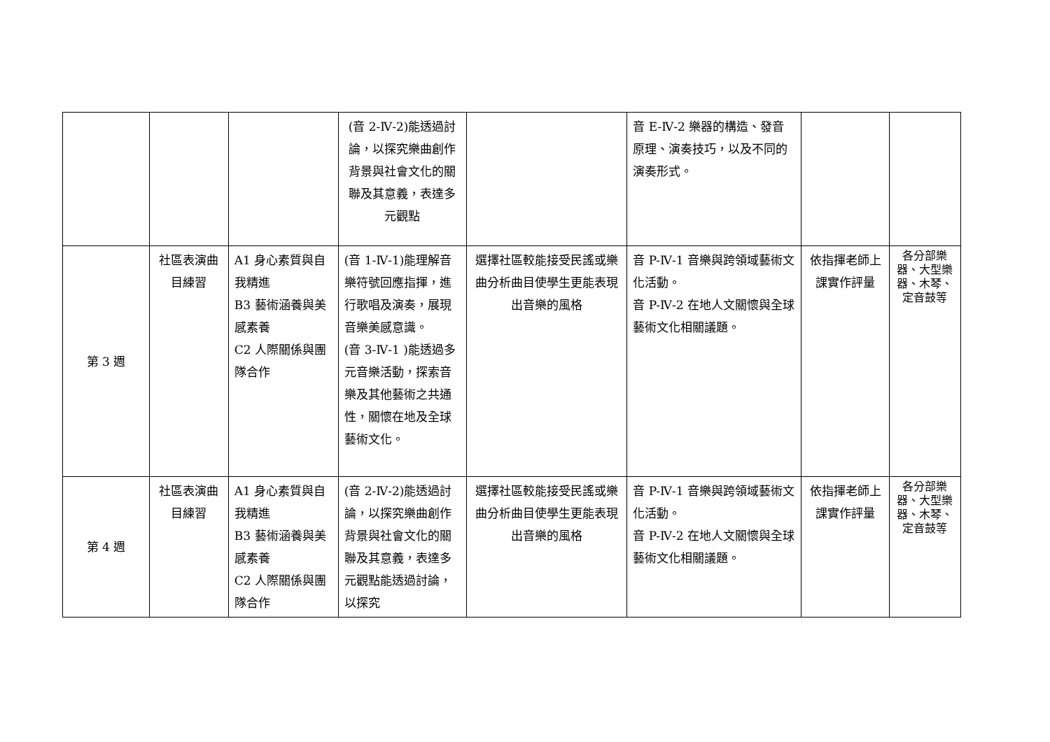| | | | (音 2-Ⅳ-2)能透過討論，以探究樂曲創作背景與社會文化的關聯及其意義，表達多元觀點 | | 音 E-Ⅳ-2 樂器的構造、發音原理、演奏技巧，以及不同的演奏形式。 | | |
| 第 3 週 | 社區表演曲目練習 | A1 身心素質與自我精進 B3 藝術涵養與美感素養 C2 人際關係與團隊合作 | (音 1-Ⅳ-1)能理解音樂符號回應指揮，進行歌唱及演奏，展現音樂美感意識。 (音 3-Ⅳ-1 )能透過多元音樂活動，探索音樂及其他藝術之共通性，關懷在地及全球藝術文化。 | 選擇社區較能接受民謠或樂曲分析曲目使學生更能表現出音樂的風格 | 音 P-Ⅳ-1 音樂與跨領域藝術文化活動。 音 P-Ⅳ-2 在地人文關懷與全球藝術文化相關議題。 | 依指揮老師上課實作評量 | 各分部樂器、大型樂器、木琴、定音鼓等 |
| 第 4 週 | 社區表演曲目練習 | A1 身心素質與自我精進 B3 藝術涵養與美感素養 C2 人際關係與團隊合作 | (音 2-Ⅳ-2)能透過討論，以探究樂曲創作背景與社會文化的關聯及其意義，表達多元觀點能透過討論，以探究 | 選擇社區較能接受民謠或樂曲分析曲目使學生更能表現出音樂的風格 | 音 P-Ⅳ-1 音樂與跨領域藝術文化活動。 音 P-Ⅳ-2 在地人文關懷與全球藝術文化相關議題。 | 依指揮老師上課實作評量 | 各分部樂器、大型樂器、木琴、定音鼓等 |